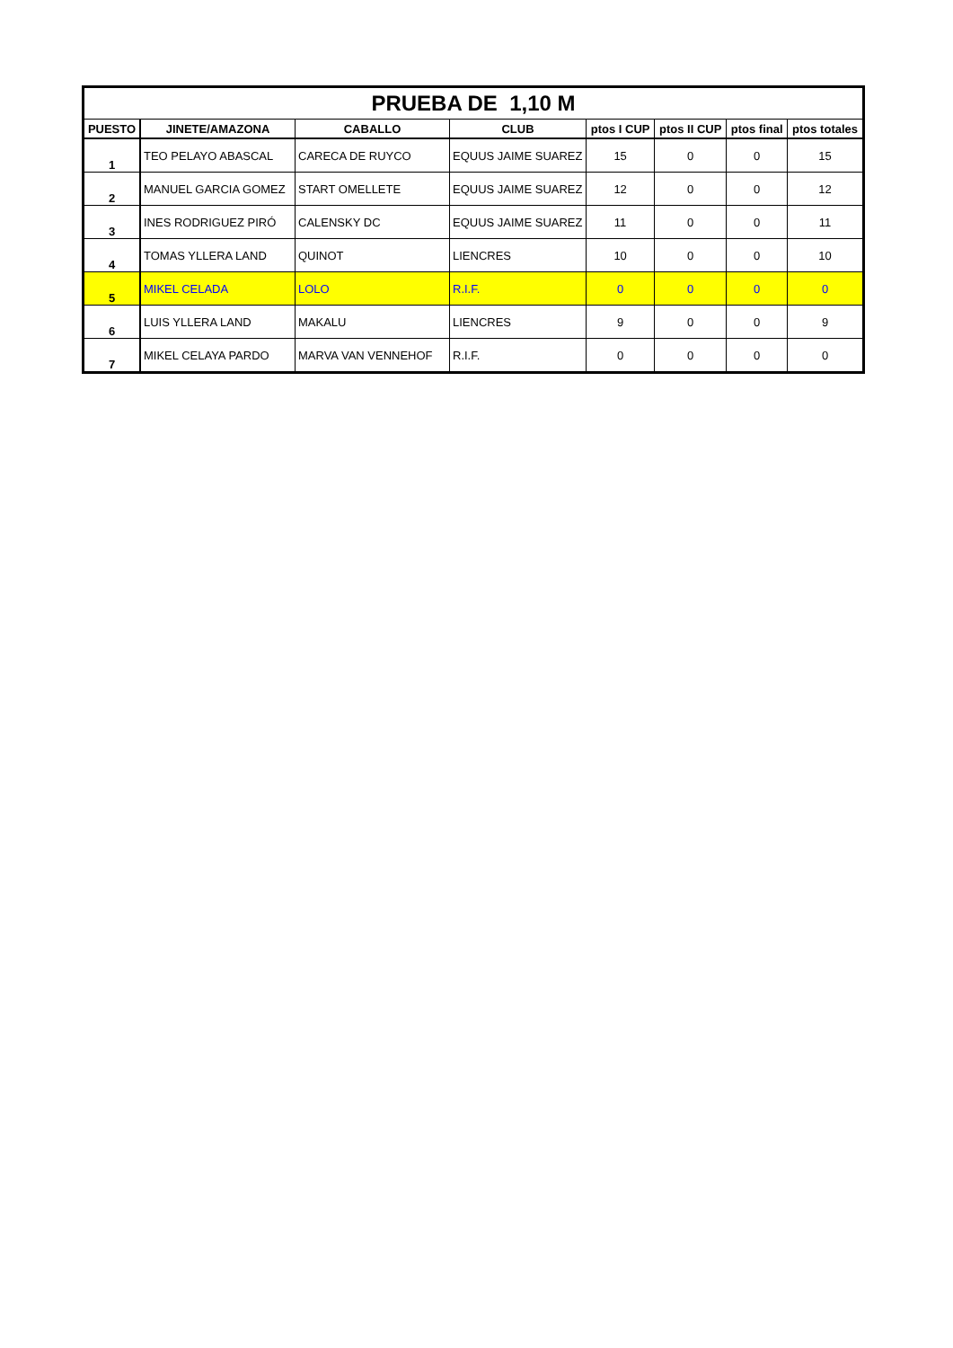| PRUEBA DE 1,10 M | | | | | | | |
| PUESTO | JINETE/AMAZONA | CABALLO | CLUB | ptos I CUP | ptos II CUP | ptos final | ptos totales |
| 1 | TEO PELAYO ABASCAL | CARECA DE RUYCO | EQUUS JAIME SUAREZ | 15 | 0 | 0 | 15 |
| 2 | MANUEL GARCIA GOMEZ | START OMELLETE | EQUUS JAIME SUAREZ | 12 | 0 | 0 | 12 |
| 3 | INES RODRIGUEZ PIRÓ | CALENSKY DC | EQUUS JAIME SUAREZ | 11 | 0 | 0 | 11 |
| 4 | TOMAS YLLERA LAND | QUINOT | LIENCRES | 10 | 0 | 0 | 10 |
| 5 | MIKEL CELADA | LOLO | R.I.F. | 0 | 0 | 0 | 0 |
| 6 | LUIS YLLERA LAND | MAKALU | LIENCRES | 9 | 0 | 0 | 9 |
| 7 | MIKEL CELAYA PARDO | MARVA VAN VENNEHOF | R.I.F. | 0 | 0 | 0 | 0 |